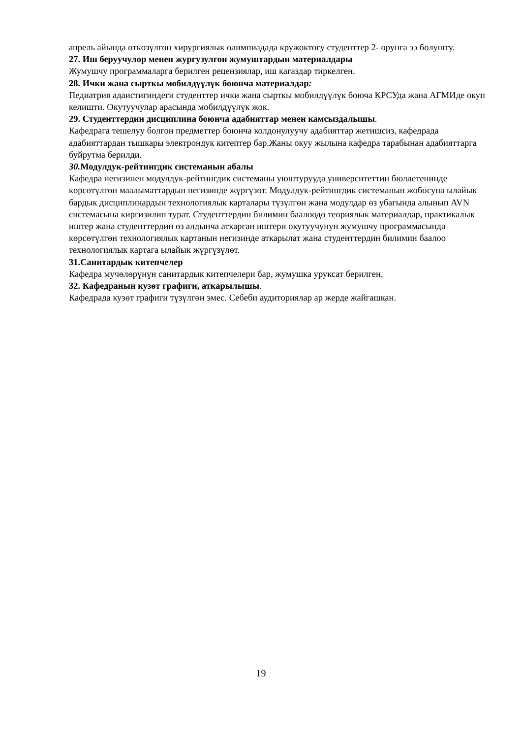апрель айында өткөзүлгөн хирургиялык олимпиадада кружоктогу студенттер 2- орунга ээ болушту.
27. Иш беруучулор менен жургузулгон жумуштардын материалдары
Жумушчу программаларга берилген рецензиялар, иш кагаздар тиркелген.
28. Ички жана сырткы мобилдүүлүк боюнча материалдар:
Педиатрия адаистигиндеги студенттер ички жана сырткы мобилдүүлүк боюча КРСУда жана АГМИде окуп келишти. Окутуучулар арасында мобилдүүлүк жок.
29. Студенттердин дисциплина боюнча адабияттар менен камсыздалышы.
Кафедрага тешелуу болгон предметтер боюнча колдонулуучу адабияттар жетишсиз, кафедрада адабияттардан тышкары электрондук китептер бар.Жаны окуу жылына кафедра тарабынан адабияттарга буйрутма берилди.
30. Модулдук-рейтингдик системанын абалы
Кафедра негизинен модулдук-рейтингдик системаны уюштурууда университеттин бюллетенинде көрсөтүлгөн маалыматтардын негизинде жүргүзөт. Модулдук-рейтингдик системанын жобосуна ылайык бардык дисциплинардын технологиялык карталары түзүлгөн жана модулдар өз убагында алынып AVN системасына киргизилип турат. Студенттердин билимин баалоодо теориялык материалдар, практикалык иштер жана студенттердин өз алдынча аткарган иштери окутуучунун жумушчу программасында көрсөтүлгөн технологиялык картанын негизинде аткарылат жана студенттердин билимин баалоо технологиялык картага ылайык жүргүзүлөт.
31.Санитардык китепчелер
Кафедра мучөлөрүнүн санитардык китепчелери бар, жумушка уруксат берилген.
32. Кафедранын кузөт графиги, аткарылышы.
Кафедрада кузөт графиги түзүлгөн эмес. Себеби аудиториялар ар жерде жайгашкан.
19